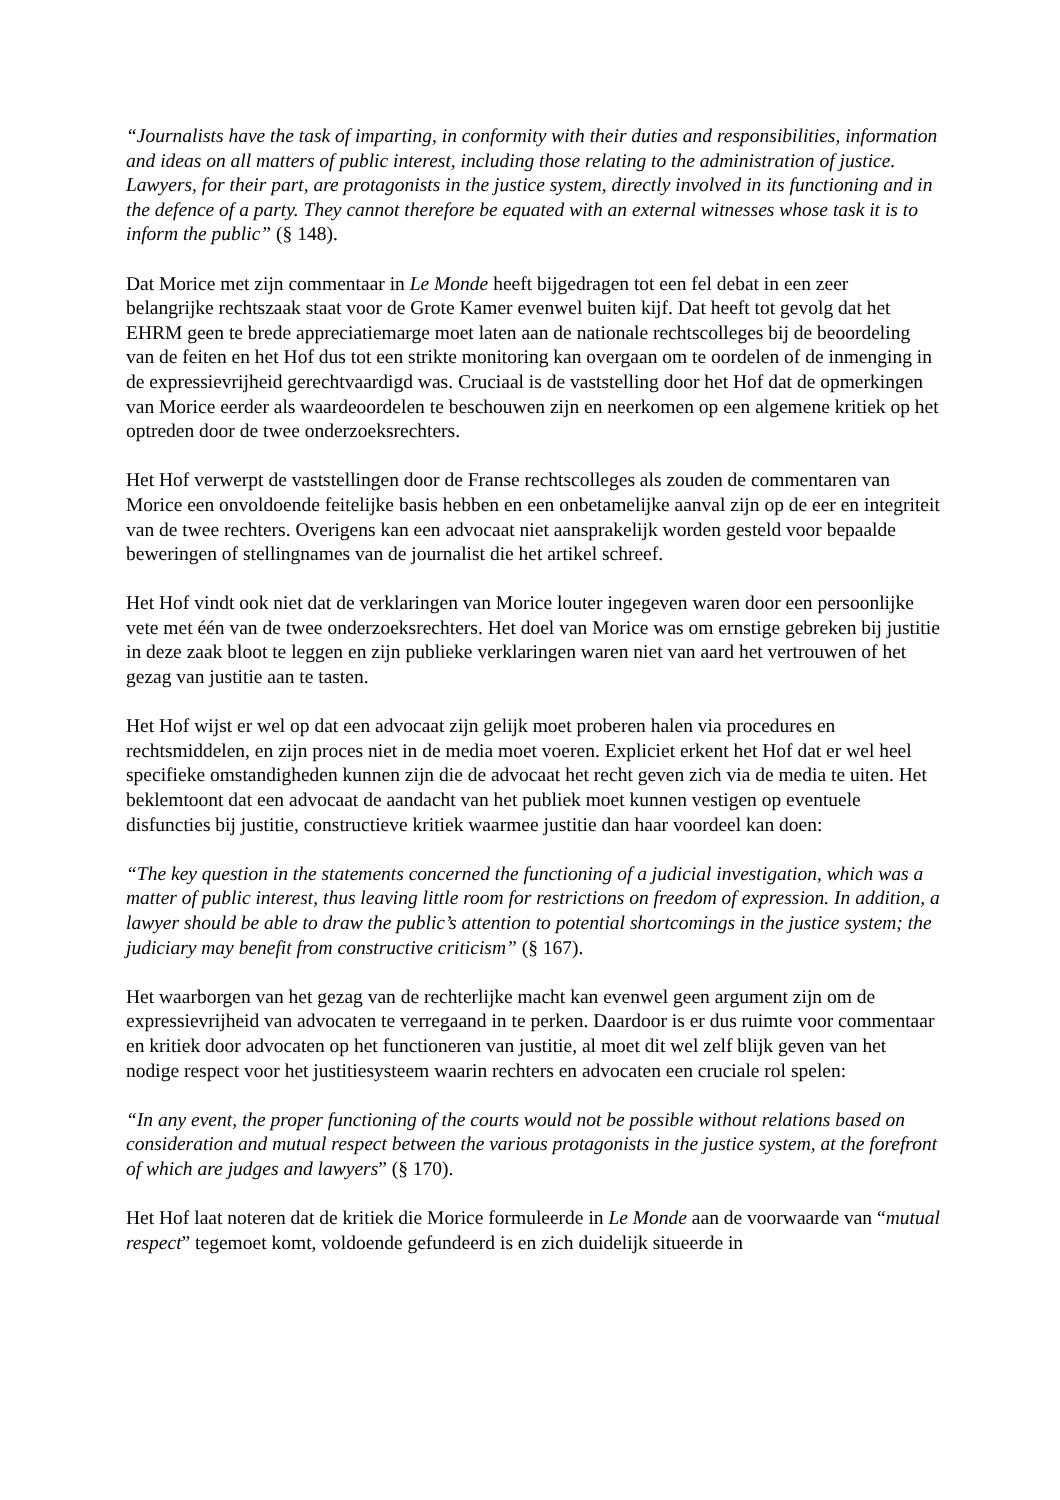“Journalists have the task of imparting, in conformity with their duties and responsibilities, information and ideas on all matters of public interest, including those relating to the administration of justice. Lawyers, for their part, are protagonists in the justice system, directly involved in its functioning and in the defence of a party. They cannot therefore be equated with an external witnesses whose task it is to inform the public” (§ 148).
Dat Morice met zijn commentaar in Le Monde heeft bijgedragen tot een fel debat in een zeer belangrijke rechtszaak staat voor de Grote Kamer evenwel buiten kijf. Dat heeft tot gevolg dat het EHRM geen te brede appreciatiemarge moet laten aan de nationale rechtscolleges bij de beoordeling van de feiten en het Hof dus tot een strikte monitoring kan overgaan om te oordelen of de inmenging in de expressievrijheid gerechtvaardigd was. Cruciaal is de vaststelling door het Hof dat de opmerkingen van Morice eerder als waardeoordelen te beschouwen zijn en neerkomen op een algemene kritiek op het optreden door de twee onderzoeksrechters.
Het Hof verwerpt de vaststellingen door de Franse rechtscolleges als zouden de commentaren van Morice een onvoldoende feitelijke basis hebben en een onbetamelijke aanval zijn op de eer en integriteit van de twee rechters. Overigens kan een advocaat niet aansprakelijk worden gesteld voor bepaalde beweringen of stellingnames van de journalist die het artikel schreef.
Het Hof vindt ook niet dat de verklaringen van Morice louter ingegeven waren door een persoonlijke vete met één van de twee onderzoeksrechters. Het doel van Morice was om ernstige gebreken bij justitie in deze zaak bloot te leggen en zijn publieke verklaringen waren niet van aard het vertrouwen of het gezag van justitie aan te tasten.
Het Hof wijst er wel op dat een advocaat zijn gelijk moet proberen halen via procedures en rechtsmiddelen, en zijn proces niet in de media moet voeren. Expliciet erkent het Hof dat er wel heel specifieke omstandigheden kunnen zijn die de advocaat het recht geven zich via de media te uiten. Het beklemtoont dat een advocaat de aandacht van het publiek moet kunnen vestigen op eventuele disfuncties bij justitie, constructieve kritiek waarmee justitie dan haar voordeel kan doen:
“The key question in the statements concerned the functioning of a judicial investigation, which was a matter of public interest, thus leaving little room for restrictions on freedom of expression. In addition, a lawyer should be able to draw the public’s attention to potential shortcomings in the justice system; the judiciary may benefit from constructive criticism” (§ 167).
Het waarborgen van het gezag van de rechterlijke macht kan evenwel geen argument zijn om de expressievrijheid van advocaten te verregaand in te perken. Daardoor is er dus ruimte voor commentaar en kritiek door advocaten op het functioneren van justitie, al moet dit wel zelf blijk geven van het nodige respect voor het justitiesysteem waarin rechters en advocaten een cruciale rol spelen:
“In any event, the proper functioning of the courts would not be possible without relations based on consideration and mutual respect between the various protagonists in the justice system, at the forefront of which are judges and lawyers” (§ 170).
Het Hof laat noteren dat de kritiek die Morice formuleerde in Le Monde aan de voorwaarde van “mutual respect” tegemoet komt, voldoende gefundeerd is en zich duidelijk situeerde in